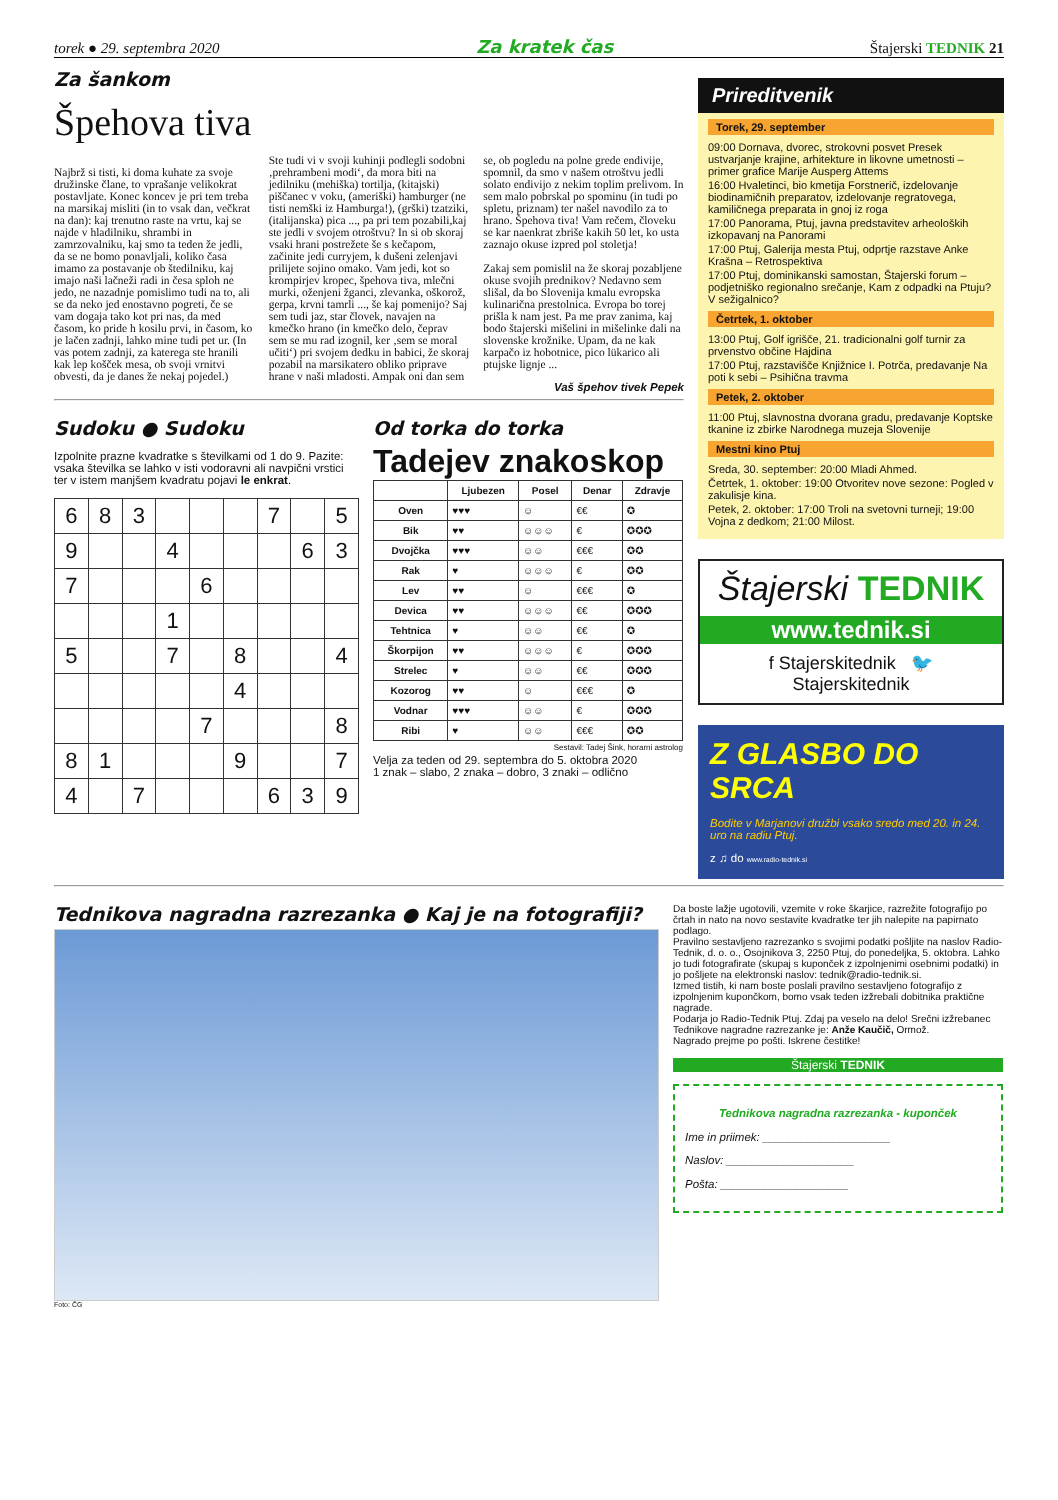torek ● 29. septembra 2020 Za kratek čas Štajerski TEDNIK 21
Za šankom
Špehova tiva
Najbrž si tisti, ki doma kuhate za svoje družinske člane, to vprašanje velikokrat postavljate. Konec koncev je pri tem treba na marsikaj misliti (in to vsak dan, večkrat na dan): kaj trenutno raste na vrtu, kaj se najde v hladilniku, shrambi in zamrzovalniku, kaj smo ta teden že jedli, da se ne bomo ponavljali, koliko časa imamo za postavanje ob štedilniku, kaj imajo naši lačneži radi in česa sploh ne jedo, ne nazadnje pomislimo tudi na to, ali se da neko jed enostavno pogreti, če se vam dogaja tako kot pri nas, da med časom, ko pride h kosilu prvi, in časom, ko je lačen zadnji, lahko mine tudi pet ur. (In vas potem zadnji, za katerega ste hranili kak lep košček mesa, ob svoji vrnitvi obvesti, da je danes že nekaj pojedel.)
Ste tudi vi v svoji kuhinji podlegli sodobni ‚prehrambeni modi‘, da mora biti na jedilniku (mehiška) tortilja, (kitajski) piščanec v voku, (ameriški) hamburger (ne tisti nemški iz Hamburga!), (grški) tzatziki, (italijanska) pica ..., pa pri tem pozabili,kaj ste jedli v svojem otroštvu? In si ob skoraj vsaki hrani postrežete še s kečapom, začinite jedi curryjem, k dušeni zelenjavi prilijete sojino omako. Vam jedi, kot so krompirjev kropec, špehova tiva, mlečni murki, oženjeni žganci, zlevanka, oškorož, gerpa, krvni tamrli ..., še kaj pomenijo? Saj sem tudi jaz, star človek, navajen na kmečko hrano (in kmečko delo, čeprav sem se mu rad izognil, ker ‚sem se moral učiti‘) pri svojem dedku in babici, že skoraj pozabil na marsikatero obliko priprave hrane v naši mladosti. Ampak oni dan sem se, ob pogledu na polne grede endivije, spomnil, da smo v našem otroštvu jedli solato endivijo z nekim toplim prelivom. In sem malo pobrskal po spominu (in tudi po spletu, priznam) ter našel navodilo za to hrano. Špehova tiva! Vam rečem, človeku se kar naenkrat zbriše kakih 50 let, ko usta zaznajo okuse izpred pol stoletja!
Zakaj sem pomislil na že skoraj pozabljene okuse svojih prednikov? Nedavno sem slišal, da bo Slovenija kmalu evropska kulinarična prestolnica. Evropa bo torej prišla k nam jest. Pa me prav zanima, kaj bodo štajerski mišelini in mišelinke dali na slovenske krožnike. Upam, da ne kak karpačo iz hobotnice, pico lükarico ali ptujske lignje ...
Vaš špehov tivek Pepek
Sudoku ● Sudoku
Izpolnite prazne kvadratke s številkami od 1 do 9. Pazite: vsaka številka se lahko v isti vodoravni ali navpični vrstici ter v istem manjšem kvadratu pojavi le enkrat.
| 6 | 8 | 3 | | | | 7 | | 5 |
| 9 | | | 4 | | | | 6 | 3 |
| 7 | | | | 6 | | | | |
| | | | 1 | | | | | |
| 5 | | | 7 | | 8 | | | 4 |
| | | | | | 4 | | | |
| | | | | 7 | | | | 8 |
| 8 | 1 | | | | 9 | | | 7 |
| 4 | | 7 | | | | 6 | 3 | 9 |
Od torka do torka
Tadejev znakoskop
| | Ljubezen | Posel | Denar | Zdravje |
| --- | --- | --- | --- | --- |
| Oven | ♥♥♥ | ☺ | €€ | ✪ |
| Bik | ♥♥ | ☺☺☺ | € | ✪✪✪ |
| Dvojčka | ♥♥♥ | ☺☺ | €€€ | ✪✪ |
| Rak | ♥ | ☺☺☺ | € | ✪✪ |
| Lev | ♥♥ | ☺ | €€€ | ✪ |
| Devica | ♥♥ | ☺☺☺ | €€ | ✪✪✪ |
| Tehtnica | ♥ | ☺☺ | €€ | ✪ |
| Škorpijon | ♥♥ | ☺☺☺ | € | ✪✪✪ |
| Strelec | ♥ | ☺☺ | €€ | ✪✪✪ |
| Kozorog | ♥♥ | ☺ | €€€ | ✪ |
| Vodnar | ♥♥♥ | ☺☺ | € | ✪✪✪ |
| Ribi | ♥ | ☺☺ | €€€ | ✪✪ |
Sestavil: Tadej Šink, horarni astrolog
Velja za teden od 29. septembra do 5. oktobra 2020
1 znak – slabo, 2 znaka – dobro, 3 znaki – odlično
Prireditvenik
Torek, 29. september
09:00 Dornava, dvorec, strokovni posvet Presek ustvarjanje krajine, arhitekture in likovne umetnosti – primer grafice Marije Ausperg Attems
16:00 Hvaletinci, bio kmetija Forstnerič, izdelovanje biodinamičnih preparatov, izdelovanje regratovega, kamiličnega preparata in gnoj iz roga
17:00 Panorama, Ptuj, javna predstavitev arheoloških izkopavanj na Panorami
17:00 Ptuj, Galerija mesta Ptuj, odprtje razstave Anke Krašna – Retrospektiva
17:00 Ptuj, dominikanski samostan, Štajerski forum – podjetniško regionalno srečanje, Kam z odpadki na Ptuju? V sežigalnico?
Četrtek, 1. oktober
13:00 Ptuj, Golf igrišče, 21. tradicionalni golf turnir za prvenstvo občine Hajdina
17:00 Ptuj, razstavišče Knjižnice I. Potrča, predavanje Na poti k sebi – Psihična travma
Petek, 2. oktober
11:00 Ptuj, slavnostna dvorana gradu, predavanje Koptske tkanine iz zbirke Narodnega muzeja Slovenije
Mestni kino Ptuj
Sreda, 30. september: 20:00 Mladi Ahmed.
Četrtek, 1. oktober: 19:00 Otvoritev nove sezone: Pogled v zakulisje kina.
Petek, 2. oktober: 17:00 Troli na svetovni turneji; 19:00 Vojna z dedkom; 21:00 Milost.
Štajerski TEDNIK
www.tednik.si
f Stajerskitednik 🐦 Stajerskitednik
Z GLASBO DO SRCA
Bodite v Marjanovi družbi vsako sredo med 20. in 24. uro na radiu Ptuj.
z ♫ do www.radio-tednik.si
Tednikova nagradna razrezanka ● Kaj je na fotografiji?
Foto: ČG
Da boste lažje ugotovili, vzemite v roke škarjice, razrežite fotografijo po črtah in nato na novo sestavite kvadratke ter jih nalepite na papirnato podlago.
Pravilno sestavljeno razrezanko s svojimi podatki pošljite na naslov Radio-Tednik, d. o. o., Osojnikova 3, 2250 Ptuj, do ponedeljka, 5. oktobra. Lahko jo tudi fotografirate (skupaj s kuponček z izpolnjenimi osebnimi podatki) in jo pošljete na elektronski naslov: tednik@radio-tednik.si.
Izmed tistih, ki nam boste poslali pravilno sestavljeno fotografijo z izpolnjenim kupončkom, bomo vsak teden izžrebali dobitnika praktične nagrade.
Podarja jo Radio-Tednik Ptuj. Zdaj pa veselo na delo! Srečni izžrebanec Tednikove nagradne razrezanke je: Anže Kaučič, Ormož.
Nagrado prejme po pošti. Iskrene čestitke!
Štajerski TEDNIK
Tednikova nagradna razrezanka - kuponček
Ime in priimek: ____________________
Naslov: ____________________
Pošta: ____________________